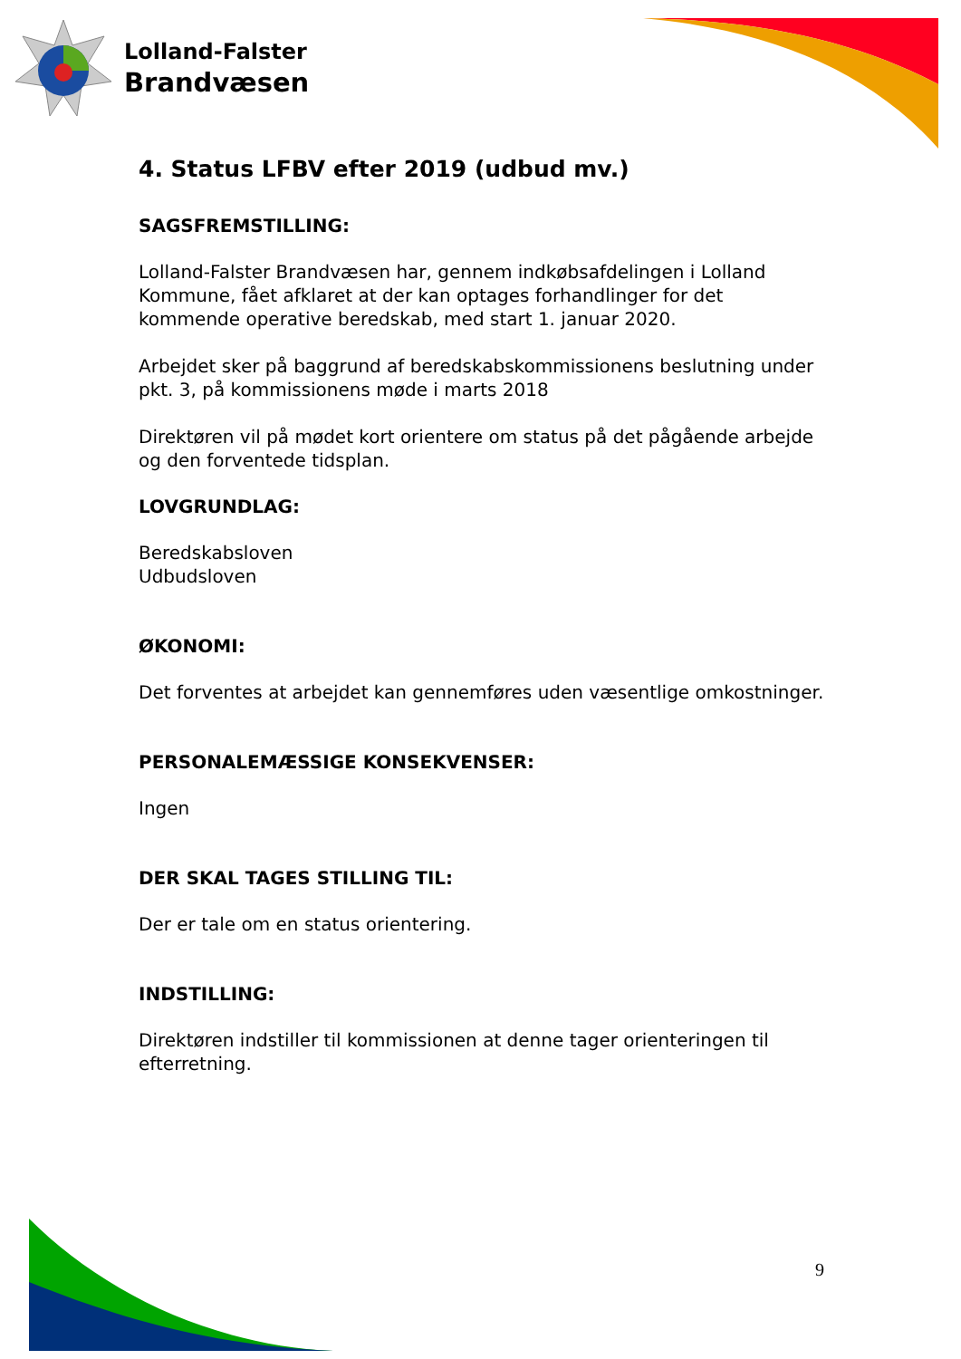Lolland-Falster
Brandvæsen
4. Status LFBV efter 2019 (udbud mv.)
SAGSFREMSTILLING:
Lolland-Falster Brandvæsen har, gennem indkøbsafdelingen i Lolland Kommune, fået afklaret at der kan optages forhandlinger for det kommende operative beredskab, med start 1. januar 2020.
Arbejdet sker på baggrund af beredskabskommissionens beslutning under pkt. 3, på kommissionens møde i marts 2018
Direktøren vil på mødet kort orientere om status på det pågående arbejde og den forventede tidsplan.
LOVGRUNDLAG:
Beredskabsloven
Udbudsloven
ØKONOMI:
Det forventes at arbejdet kan gennemføres uden væsentlige omkostninger.
PERSONALEMÆSSIGE KONSEKVENSER:
Ingen
DER SKAL TAGES STILLING TIL:
Der er tale om en status orientering.
INDSTILLING:
Direktøren indstiller til kommissionen at denne tager orienteringen til efterretning.
9